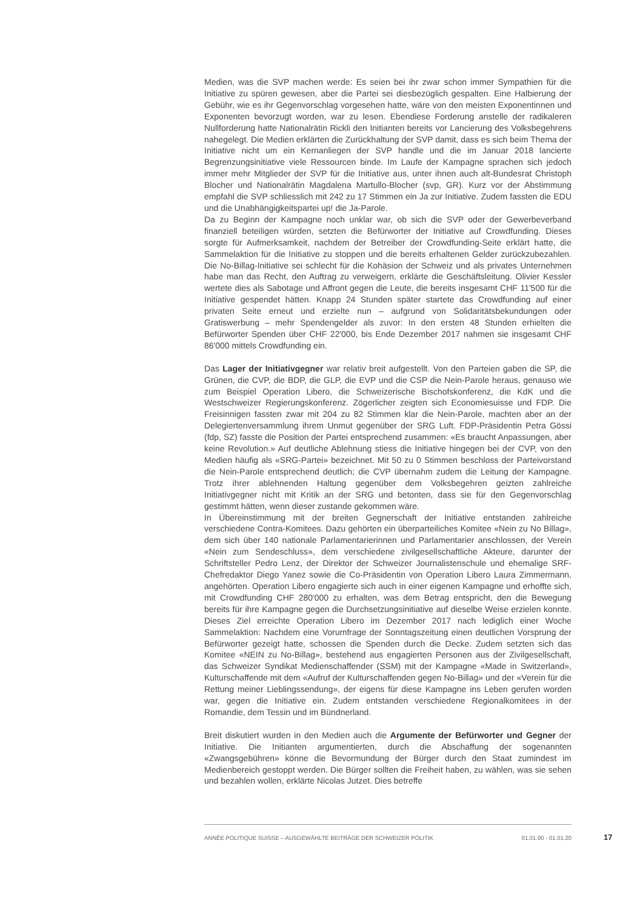Medien, was die SVP machen werde: Es seien bei ihr zwar schon immer Sympathien für die Initiative zu spüren gewesen, aber die Partei sei diesbezüglich gespalten. Eine Halbierung der Gebühr, wie es ihr Gegenvorschlag vorgesehen hatte, wäre von den meisten Exponentinnen und Exponenten bevorzugt worden, war zu lesen. Ebendiese Forderung anstelle der radikaleren Nullforderung hatte Nationalrätin Rickli den Initianten bereits vor Lancierung des Volksbegehrens nahegelegt. Die Medien erklärten die Zurückhaltung der SVP damit, dass es sich beim Thema der Initiative nicht um ein Kernanliegen der SVP handle und die im Januar 2018 lancierte Begrenzungsinitiative viele Ressourcen binde. Im Laufe der Kampagne sprachen sich jedoch immer mehr Mitglieder der SVP für die Initiative aus, unter ihnen auch alt-Bundesrat Christoph Blocher und Nationalrätin Magdalena Martullo-Blocher (svp, GR). Kurz vor der Abstimmung empfahl die SVP schliesslich mit 242 zu 17 Stimmen ein Ja zur Initiative. Zudem fassten die EDU und die Unabhängigkeitspartei up! die Ja-Parole.
Da zu Beginn der Kampagne noch unklar war, ob sich die SVP oder der Gewerbeverband finanziell beteiligen würden, setzten die Befürworter der Initiative auf Crowdfunding. Dieses sorgte für Aufmerksamkeit, nachdem der Betreiber der Crowdfunding-Seite erklärt hatte, die Sammelaktion für die Initiative zu stoppen und die bereits erhaltenen Gelder zurückzubezahlen. Die No-Billag-Initiative sei schlecht für die Kohäsion der Schweiz und als privates Unternehmen habe man das Recht, den Auftrag zu verweigern, erklärte die Geschäftsleitung. Olivier Kessler wertete dies als Sabotage und Affront gegen die Leute, die bereits insgesamt CHF 11'500 für die Initiative gespendet hätten. Knapp 24 Stunden später startete das Crowdfunding auf einer privaten Seite erneut und erzielte nun – aufgrund von Solidaritätsbekundungen oder Gratiswerbung – mehr Spendengelder als zuvor: In den ersten 48 Stunden erhielten die Befürworter Spenden über CHF 22'000, bis Ende Dezember 2017 nahmen sie insgesamt CHF 86'000 mittels Crowdfunding ein.
Das Lager der Initiativgegner war relativ breit aufgestellt. Von den Parteien gaben die SP, die Grünen, die CVP, die BDP, die GLP, die EVP und die CSP die Nein-Parole heraus, genauso wie zum Beispiel Operation Libero, die Schweizerische Bischofskonferenz, die KdK und die Westschweizer Regierungskonferenz. Zögerlicher zeigten sich Economiesuisse und FDP. Die Freisinnigen fassten zwar mit 204 zu 82 Stimmen klar die Nein-Parole, machten aber an der Delegiertenversammlung ihrem Unmut gegenüber der SRG Luft. FDP-Präsidentin Petra Gössi (fdp, SZ) fasste die Position der Partei entsprechend zusammen: «Es braucht Anpassungen, aber keine Revolution.» Auf deutliche Ablehnung stiess die Initiative hingegen bei der CVP, von den Medien häufig als «SRG-Partei» bezeichnet. Mit 50 zu 0 Stimmen beschloss der Parteivorstand die Nein-Parole entsprechend deutlich; die CVP übernahm zudem die Leitung der Kampagne. Trotz ihrer ablehnenden Haltung gegenüber dem Volksbegehren geizten zahlreiche Initiativgegner nicht mit Kritik an der SRG und betonten, dass sie für den Gegenvorschlag gestimmt hätten, wenn dieser zustande gekommen wäre.
In Übereinstimmung mit der breiten Gegnerschaft der Initiative entstanden zahlreiche verschiedene Contra-Komitees. Dazu gehörten ein überparteiliches Komitee «Nein zu No Billag», dem sich über 140 nationale Parlamentarierinnen und Parlamentarier anschlossen, der Verein «Nein zum Sendeschluss», dem verschiedene zivilgesellschaftliche Akteure, darunter der Schriftsteller Pedro Lenz, der Direktor der Schweizer Journalistenschule und ehemalige SRF-Chefredaktor Diego Yanez sowie die Co-Präsidentin von Operation Libero Laura Zimmermann, angehörten. Operation Libero engagierte sich auch in einer eigenen Kampagne und erhoffte sich, mit Crowdfunding CHF 280'000 zu erhalten, was dem Betrag entspricht, den die Bewegung bereits für ihre Kampagne gegen die Durchsetzungsinitiative auf dieselbe Weise erzielen konnte. Dieses Ziel erreichte Operation Libero im Dezember 2017 nach lediglich einer Woche Sammelaktion: Nachdem eine Vorumfrage der Sonntagszeitung einen deutlichen Vorsprung der Befürworter gezeigt hatte, schossen die Spenden durch die Decke. Zudem setzten sich das Komitee «NEIN zu No-Billag», bestehend aus engagierten Personen aus der Zivilgesellschaft, das Schweizer Syndikat Medienschaffender (SSM) mit der Kampagne «Made in Switzerland», Kulturschaffende mit dem «Aufruf der Kulturschaffenden gegen No-Billag» und der «Verein für die Rettung meiner Lieblingssendung», der eigens für diese Kampagne ins Leben gerufen worden war, gegen die Initiative ein. Zudem entstanden verschiedene Regionalkomitees in der Romandie, dem Tessin und im Bündnerland.
Breit diskutiert wurden in den Medien auch die Argumente der Befürworter und Gegner der Initiative. Die Initianten argumentierten, durch die Abschaffung der sogenannten «Zwangsgebühren» könne die Bevormundung der Bürger durch den Staat zumindest im Medienbereich gestoppt werden. Die Bürger sollten die Freiheit haben, zu wählen, was sie sehen und bezahlen wollen, erklärte Nicolas Jutzet. Dies betreffe
ANNÉE POLITIQUE SUISSE – AUSGEWÄHLTE BEITRÄGE DER SCHWEIZER POLITIK 01.01.90 - 01.01.20
17